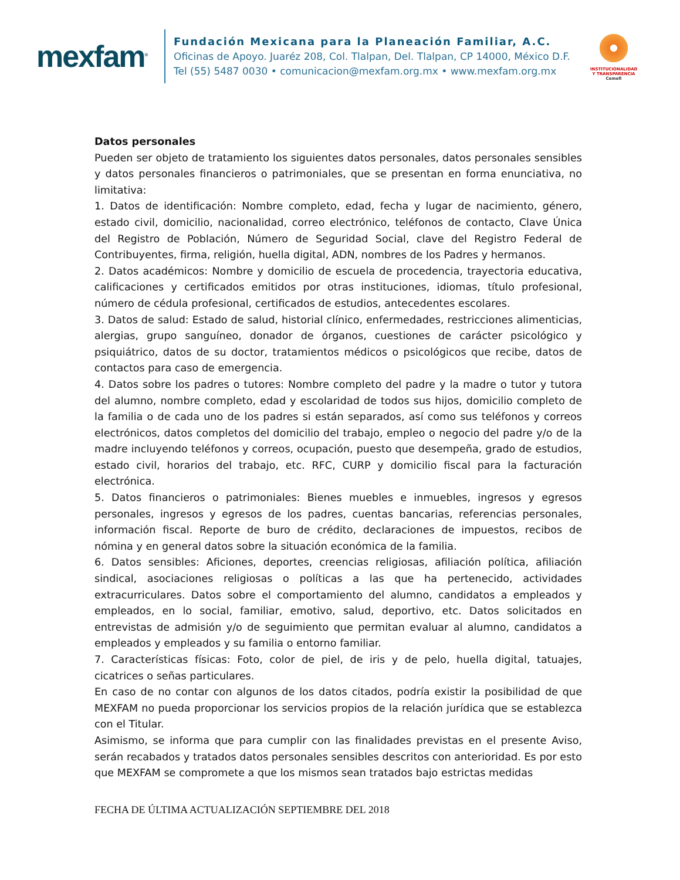mexfam<sup>®</sup>
Fundación Mexicana para la Planeación Familiar, A.C.
Oficinas de Apoyo. Juaréz 208, Col. Tlalpan, Del. Tlalpan, CP 14000, México D.F.
Tel (55) 5487 0030 • comunicacion@mexfam.org.mx • www.mexfam.org.mx
INSTITUCIONALIDAD
Y TRANSPARENCIA
Cemefi
Datos personales
Pueden ser objeto de tratamiento los siguientes datos personales, datos personales sensibles y datos personales financieros o patrimoniales, que se presentan en forma enunciativa, no limitativa:
1. Datos de identificación: Nombre completo, edad, fecha y lugar de nacimiento, género, estado civil, domicilio, nacionalidad, correo electrónico, teléfonos de contacto, Clave Única del Registro de Población, Número de Seguridad Social, clave del Registro Federal de Contribuyentes, firma, religión, huella digital, ADN, nombres de los Padres y hermanos.
2. Datos académicos: Nombre y domicilio de escuela de procedencia, trayectoria educativa, calificaciones y certificados emitidos por otras instituciones, idiomas, título profesional, número de cédula profesional, certificados de estudios, antecedentes escolares.
3. Datos de salud: Estado de salud, historial clínico, enfermedades, restricciones alimenticias, alergias, grupo sanguíneo, donador de órganos, cuestiones de carácter psicológico y psiquiátrico, datos de su doctor, tratamientos médicos o psicológicos que recibe, datos de contactos para caso de emergencia.
4. Datos sobre los padres o tutores: Nombre completo del padre y la madre o tutor y tutora del alumno, nombre completo, edad y escolaridad de todos sus hijos, domicilio completo de la familia o de cada uno de los padres si están separados, así como sus teléfonos y correos electrónicos, datos completos del domicilio del trabajo, empleo o negocio del padre y/o de la madre incluyendo teléfonos y correos, ocupación, puesto que desempeña, grado de estudios, estado civil, horarios del trabajo, etc. RFC, CURP y domicilio fiscal para la facturación electrónica.
5. Datos financieros o patrimoniales: Bienes muebles e inmuebles, ingresos y egresos personales, ingresos y egresos de los padres, cuentas bancarias, referencias personales, información fiscal. Reporte de buro de crédito, declaraciones de impuestos, recibos de nómina y en general datos sobre la situación económica de la familia.
6. Datos sensibles: Aficiones, deportes, creencias religiosas, afiliación política, afiliación sindical, asociaciones religiosas o políticas a las que ha pertenecido, actividades extracurriculares. Datos sobre el comportamiento del alumno, candidatos a empleados y empleados, en lo social, familiar, emotivo, salud, deportivo, etc. Datos solicitados en entrevistas de admisión y/o de seguimiento que permitan evaluar al alumno, candidatos a empleados y empleados y su familia o entorno familiar.
7. Características físicas: Foto, color de piel, de iris y de pelo, huella digital, tatuajes, cicatrices o señas particulares.
En caso de no contar con algunos de los datos citados, podría existir la posibilidad de que MEXFAM no pueda proporcionar los servicios propios de la relación jurídica que se establezca con el Titular.
Asimismo, se informa que para cumplir con las finalidades previstas en el presente Aviso, serán recabados y tratados datos personales sensibles descritos con anterioridad. Es por esto que MEXFAM se compromete a que los mismos sean tratados bajo estrictas medidas
FECHA DE ÚLTIMA ACTUALIZACIÓN SEPTIEMBRE DEL 2018